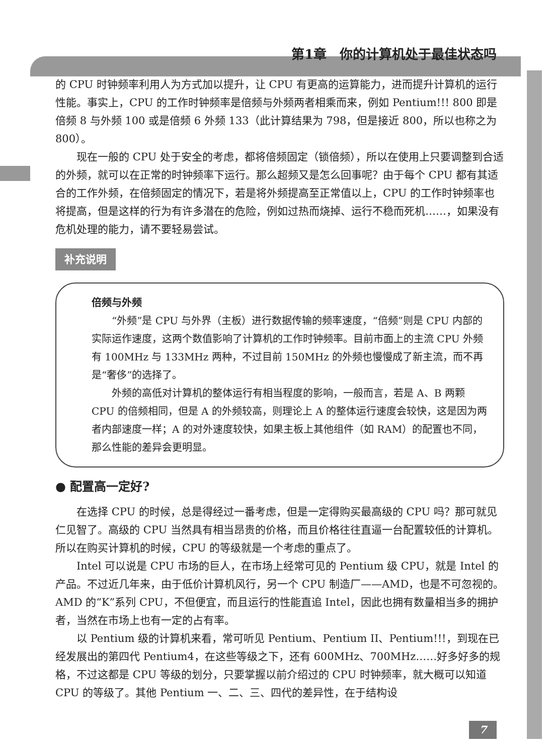第1章　你的计算机处于最佳状态吗
的 CPU 时钟频率利用人为方式加以提升，让 CPU 有更高的运算能力，进而提升计算机的运行性能。事实上，CPU 的工作时钟频率是倍频与外频两者相乘而来，例如 Pentium!!! 800 即是倍频 8 与外频 100 或是倍频 6 外频 133（此计算结果为 798，但是接近 800，所以也称之为 800）。
现在一般的 CPU 处于安全的考虑，都将倍频固定（锁倍频），所以在使用上只要调整到合适的外频，就可以在正常的时钟频率下运行。那么超频又是怎么回事呢？由于每个 CPU 都有其适合的工作外频，在倍频固定的情况下，若是将外频提高至正常值以上，CPU 的工作时钟频率也将提高，但是这样的行为有许多潜在的危险，例如过热而烧掉、运行不稳而死机……，如果没有危机处理的能力，请不要轻易尝试。
补充说明
倍频与外频
“外频”是 CPU 与外界（主板）进行数据传输的频率速度，“倍频”则是 CPU 内部的实际运作速度，这两个数值影响了计算机的工作时钟频率。目前市面上的主流 CPU 外频有 100MHz 与 133MHz 两种，不过目前 150MHz 的外频也慢慢成了新主流，而不再是“奢侈”的选择了。
外频的高低对计算机的整体运行有相当程度的影响，一般而言，若是 A、B 两颗 CPU 的倍频相同，但是 A 的外频较高，则理论上 A 的整体运行速度会较快，这是因为两者内部速度一样；A 的对外速度较快，如果主板上其他组件（如 RAM）的配置也不同，那么性能的差异会更明显。
● 配置高一定好?
在选择 CPU 的时候，总是得经过一番考虑，但是一定得购买最高级的 CPU 吗？那可就见仁见智了。高级的 CPU 当然具有相当昂贵的价格，而且价格往往直逼一台配置较低的计算机。所以在购买计算机的时候，CPU 的等级就是一个考虑的重点了。
Intel 可以说是 CPU 市场的巨人，在市场上经常可见的 Pentium 级 CPU，就是 Intel 的产品。不过近几年来，由于低价计算机风行，另一个 CPU 制造厂——AMD，也是不可忽视的。AMD 的“K”系列 CPU，不但便宜，而且运行的性能直追 Intel，因此也拥有数量相当多的拥护者，当然在市场上也有一定的占有率。
以 Pentium 级的计算机来看，常可听见 Pentium、Pentium II、Pentium!!!，到现在已经发展出的第四代 Pentium4，在这些等级之下，还有 600MHz、700MHz……好多好多的规格，不过这都是 CPU 等级的划分，只要掌握以前介绍过的 CPU 时钟频率，就大概可以知道 CPU 的等级了。其他 Pentium 一、二、三、四代的差异性，在于结构设
7